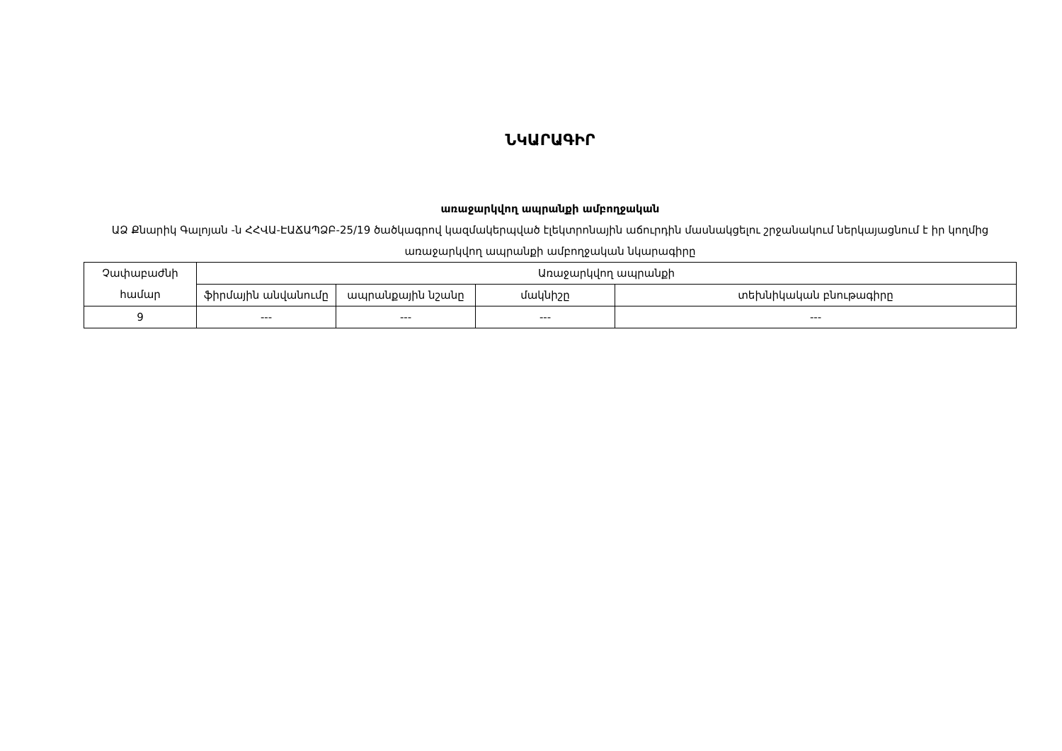ՆԿԱՐԱԳԻՐ
առաջարկվող ապրանքի ամբողջական
ԱՁ Քնարիկ Գալոյան -ն ՀՀՎԱ-ԷԱՃԱՊՁԲ-25/19 ծածկագրով կազմակերպված էլեկտրոնային աճուրդին մասնակցելու շրջանակում ներկայացնում է իր կողմից առաջարկվող ապրանքի ամբողջական նկարագիրը
| Չափաբաժնի համար | Առաջարկվող ապրանքի | | | |
| --- | --- | --- | --- | --- |
| | ֆիրմային անվանումը | ապրանքային նշանը | մակնիշը | տեխնիկական բնութագիրը |
| 9 | --- | --- | --- | --- |